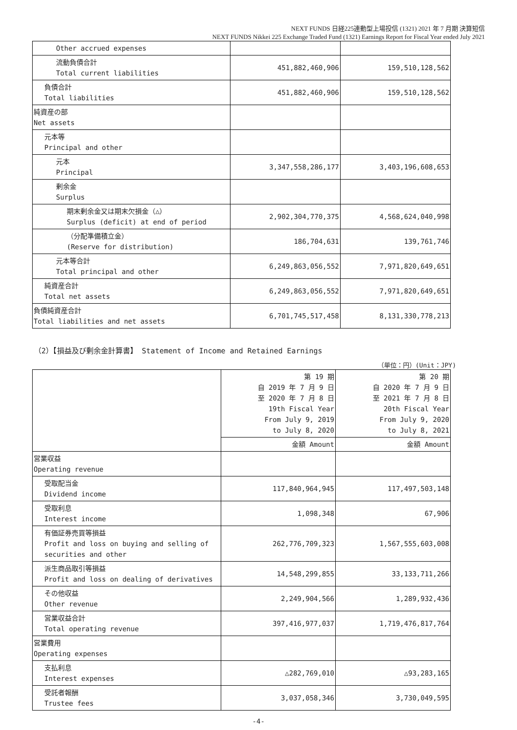NEXT FUNDS 日経225連動型上場投信 (1321) 2021 年 7 月期 決算短信
NEXT FUNDS Nikkei 225 Exchange Traded Fund (1321) Earnings Report for Fiscal Year ended July 2021
| Other accrued expenses | | |
| 流動負債合計 Total current liabilities | 451,882,460,906 | 159,510,128,562 |
| 負債合計 Total liabilities | 451,882,460,906 | 159,510,128,562 |
| 純資産の部 Net assets | | |
| 元本等 Principal and other | | |
| 元本 Principal | 3,347,558,286,177 | 3,403,196,608,653 |
| 剰余金 Surplus | | |
| 期末剰余金又は期末欠損金（△） Surplus (deficit) at end of period | 2,902,304,770,375 | 4,568,624,040,998 |
| （分配準備積立金） (Reserve for distribution) | 186,704,631 | 139,761,746 |
| 元本等合計 Total principal and other | 6,249,863,056,552 | 7,971,820,649,651 |
| 純資産合計 Total net assets | 6,249,863,056,552 | 7,971,820,649,651 |
| 負債純資産合計 Total liabilities and net assets | 6,701,745,517,458 | 8,131,330,778,213 |
（2）【損益及び剰余金計算書】 Statement of Income and Retained Earnings
（単位：円）(Unit：JPY)
| | 第 19 期 自 2019 年 7 月 9 日 至 2020 年 7 月 8 日 19th Fiscal Year From July 9, 2019 to July 8, 2020 | 第 20 期 自 2020 年 7 月 9 日 至 2021 年 7 月 8 日 20th Fiscal Year From July 9, 2020 to July 8, 2021 |
| | 金額 Amount | 金額 Amount |
| 営業収益 Operating revenue | | |
| 受取配当金 Dividend income | 117,840,964,945 | 117,497,503,148 |
| 受取利息 Interest income | 1,098,348 | 67,906 |
| 有価証券売買等損益 Profit and loss on buying and selling of securities and other | 262,776,709,323 | 1,567,555,603,008 |
| 派生商品取引等損益 Profit and loss on dealing of derivatives | 14,548,299,855 | 33,133,711,266 |
| その他収益 Other revenue | 2,249,904,566 | 1,289,932,436 |
| 営業収益合計 Total operating revenue | 397,416,977,037 | 1,719,476,817,764 |
| 営業費用 Operating expenses | | |
| 支払利息 Interest expenses | △282,769,010 | △93,283,165 |
| 受託者報酬 Trustee fees | 3,037,058,346 | 3,730,049,595 |
-4-